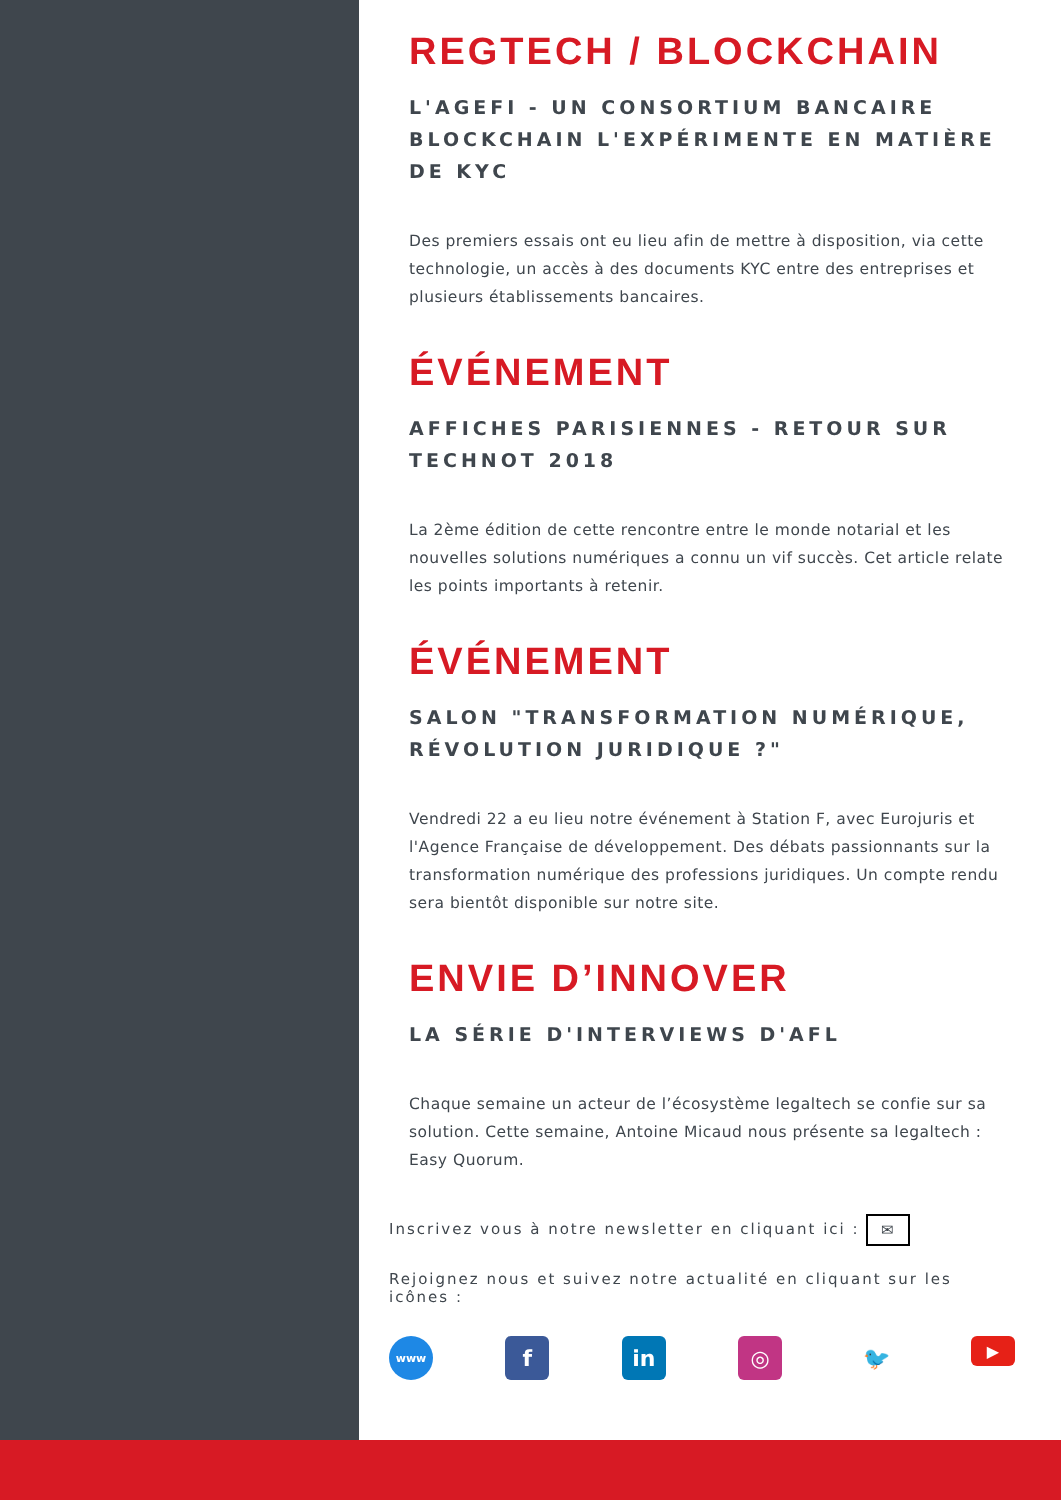REGTECH / BLOCKCHAIN
L'AGEFI - UN CONSORTIUM BANCAIRE BLOCKCHAIN L'EXPÉRIMENTE EN MATIÈRE DE KYC
Des premiers essais ont eu lieu afin de mettre à disposition, via cette technologie, un accès à des documents KYC entre des entreprises et plusieurs établissements bancaires.
ÉVÉNEMENT
AFFICHES PARISIENNES - RETOUR SUR TECHNOT 2018
La 2ème édition de cette rencontre entre le monde notarial et les nouvelles solutions numériques a connu un vif succès. Cet article relate les points importants à retenir.
ÉVÉNEMENT
SALON "TRANSFORMATION NUMÉRIQUE, RÉVOLUTION JURIDIQUE ?"
Vendredi 22 a eu lieu notre événement à Station F, avec Eurojuris et l'Agence Française de développement. Des débats passionnants sur la transformation numérique des professions juridiques. Un compte rendu sera bientôt disponible sur notre site.
ENVIE D’INNOVER
LA SÉRIE D'INTERVIEWS D'AFL
Chaque semaine un acteur de l’écosystème legaltech se confie sur sa solution. Cette semaine, Antoine Micaud nous présente sa legaltech : Easy Quorum.
Inscrivez vous à notre newsletter en cliquant ici : ✉
Rejoignez nous et suivez notre actualité en cliquant sur les icônes :
www
f in ◎ 🐦
▶